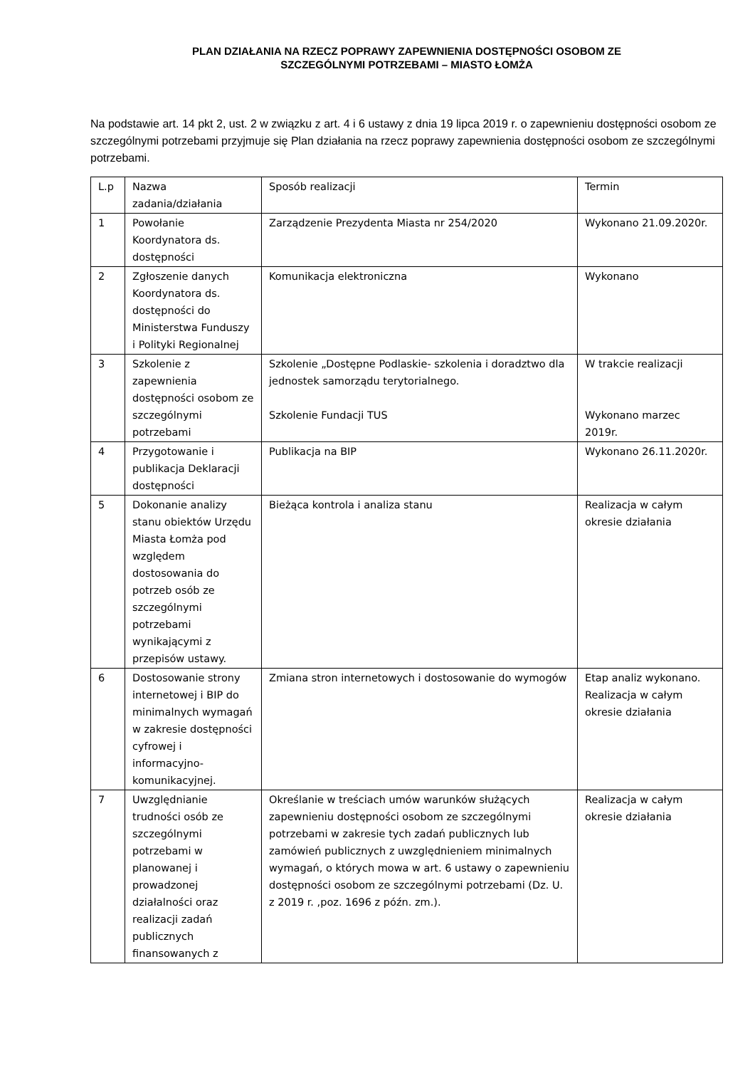PLAN DZIAŁANIA NA RZECZ POPRAWY ZAPEWNIENIA DOSTĘPNOŚCI OSOBOM ZE
SZCZEGÓLNYMI POTRZEBAMI – MIASTO ŁOMŻA
Na podstawie art. 14 pkt 2, ust. 2 w związku z art. 4 i 6 ustawy z dnia 19 lipca 2019 r. o zapewnieniu dostępności osobom ze szczególnymi potrzebami przyjmuje się Plan działania na rzecz poprawy zapewnienia dostępności osobom ze szczególnymi potrzebami.
| L.p | Nazwa zadania/działania | Sposób realizacji | Termin |
| 1 | Powołanie Koordynatora ds. dostępności | Zarządzenie Prezydenta Miasta nr 254/2020 | Wykonano 21.09.2020r. |
| 2 | Zgłoszenie danych Koordynatora ds. dostępności do Ministerstwa Funduszy i Polityki Regionalnej | Komunikacja elektroniczna | Wykonano |
| 3 | Szkolenie z zapewnienia dostępności osobom ze szczególnymi potrzebami | Szkolenie „Dostępne Podlaskie- szkolenia i doradztwo dla jednostek samorządu terytorialnego. Szkolenie Fundacji TUS | W trakcie realizacji Wykonano marzec 2019r. |
| 4 | Przygotowanie i publikacja Deklaracji dostępności | Publikacja na BIP | Wykonano 26.11.2020r. |
| 5 | Dokonanie analizy stanu obiektów Urzędu Miasta Łomża pod względem dostosowania do potrzeb osób ze szczególnymi potrzebami wynikającymi z przepisów ustawy. | Bieżąca kontrola i analiza stanu | Realizacja w całym okresie działania |
| 6 | Dostosowanie strony internetowej i BIP do minimalnych wymagań w zakresie dostępności cyfrowej i informacyjno-komunikacyjnej. | Zmiana stron internetowych i dostosowanie do wymogów | Etap analiz wykonano. Realizacja w całym okresie działania |
| 7 | Uwzględnianie trudności osób ze szczególnymi potrzebami w planowanej i prowadzonej działalności oraz realizacji zadań publicznych finansowanych z | Określanie w treściach umów warunków służących zapewnieniu dostępności osobom ze szczególnymi potrzebami w zakresie tych zadań publicznych lub zamówień publicznych z uwzględnieniem minimalnych wymagań, o których mowa w art. 6 ustawy o zapewnieniu dostępności osobom ze szczególnymi potrzebami (Dz. U. z 2019 r. ,poz. 1696 z późn. zm.). | Realizacja w całym okresie działania |